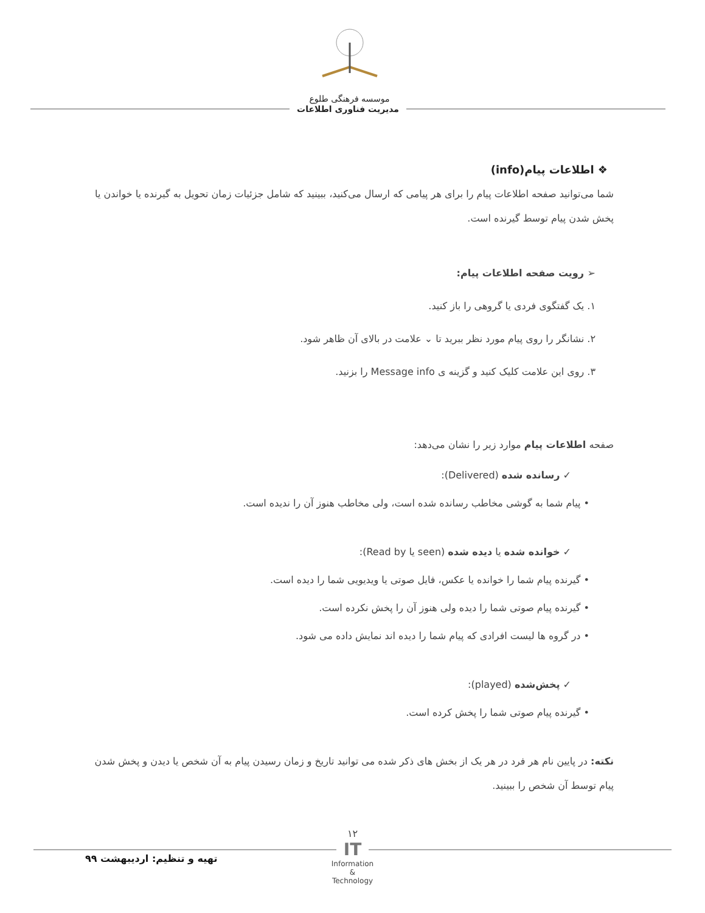موسسه فرهنگی طلوع
مدیریت فناوری اطلاعات
❖ اطلاعات پیام(info)
شما می‌توانید صفحه اطلاعات پیام را برای هر پیامی که ارسال می‌کنید، ببینید که شامل جزئیات زمان تحویل به گیرنده یا خواندن یا پخش شدن پیام توسط گیرنده است.
➢ رویت صفحه اطلاعات پیام:
۱. یک گفتگوی فردی یا گروهی را باز کنید.
۲. نشانگر را روی پیام مورد نظر ببرید تا ⌄ علامت در بالای آن ظاهر شود.
۳. روی این علامت کلیک کنید و گزینه ی Message info را بزنید.
صفحه اطلاعات پیام موارد زیر را نشان می‌دهد:
✓ رسانده شده (Delivered):
• پیام شما به گوشی مخاطب رسانده شده است، ولی مخاطب هنوز آن را ندیده است.
✓ خوانده شده یا دیده شده (seen یا Read by):
• گیرنده پیام شما را خوانده یا عکس، فایل صوتی یا ویدیویی شما را دیده است.
• گیرنده پیام صوتی شما را دیده ولی هنوز آن را پخش نکرده است.
• در گروه ها لیست افرادی که پیام شما را دیده اند نمایش داده می شود.
✓ پخش‌شده (played):
• گیرنده پیام صوتی شما را پخش کرده است.
نکته: در پایین نام هر فرد در هر یک از بخش های ذکر شده می توانید تاریخ و زمان رسیدن پیام به آن شخص یا دیدن و پخش شدن پیام توسط آن شخص را ببینید.
تهیه و تنظیم: اردیبهشت ۹۹
۱۲
IT
Information
&
Technology